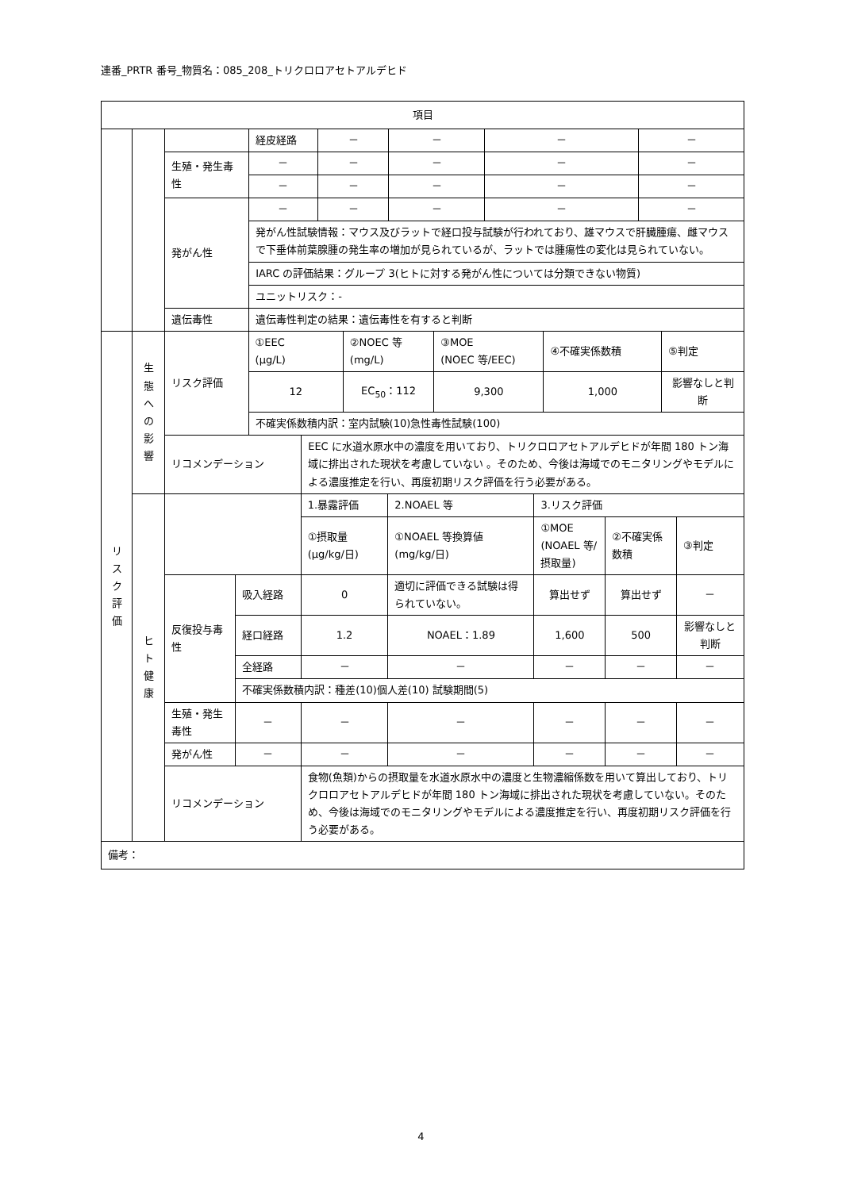連番_PRTR 番号_物質名：085_208_トリクロロアセトアルデヒド
| 項目 | | |
| --- | --- | --- |
| | | / / 経皮経路 / － / － / － / － / / 生殖・発生毒性 / － / － / － / － / － / / / － / － / － / － / － / / 発がん性 / － / － / － / － / － / / / 発がん性試験情報：マウス及びラットで経口投与試験が行われており、雄マウスで肝臓腫瘍、雌マウスで下垂体前葉腺腫の発生率の増加が見られているが、ラットでは腫瘍性の変化は見られていない。 / / / / / / / IARC の評価結果：グループ 3(ヒトに対する発がん性については分類できない物質) / / / / / / / ユニットリスク：- / / / / / / 遺伝毒性 / 遺伝毒性判定の結果：遺伝毒性を有すると判断 / / / / / |
| リ ス ク 評 価 | 生 態 へ の 影 響 | / リスク評価 / ①EEC (μg/L) / / ②NOEC 等 (mg/L) / ③MOE (NOEC 等/EEC) / ④不確実係数積 / ⑤判定 / / / 12 / / EC<sub>50</sub>：112 / 9,300 / 1,000 / 影響なしと判断 / / / 不確実係数積内訳：室内試験(10)急性毒性試験(100) / / / / / / / リコメンデーション / / EEC に水道水原水中の濃度を用いており、トリクロロアセトアルデヒドが年間 180 トン海域に排出された現状を考慮していない 。そのため、今後は海域でのモニタリングやモデルによる濃度推定を行い、再度初期リスク評価を行う必要がある。 / / / / / |
| | ヒ ト 健 康 | / / / 1.暴露評価 / 2.NOAEL 等 / 3.リスク評価 / / / / / / ①摂取量 (μg/kg/日) / ①NOAEL 等換算値 (mg/kg/日) / ①MOE (NOAEL 等/摂取量) / ②不確実係数積 / ③判定 / / 反復投与毒性 / 吸入経路 / 0 / 適切に評価できる試験は得られていない。 / 算出せず / 算出せず / － / / / 経口経路 / 1.2 / NOAEL：1.89 / 1,600 / 500 / 影響なしと判断 / / / 全経路 / － / － / － / － / － / / / 不確実係数積内訳：種差(10)個人差(10) 試験期間(5) / / / / / / / 生殖・発生毒性 / － / － / － / － / － / － / / 発がん性 / － / － / － / － / － / － / / リコメンデーション / / 食物(魚類)からの摂取量を水道水原水中の濃度と生物濃縮係数を用いて算出しており、トリクロロアセトアルデヒドが年間 180 トン海域に排出された現状を考慮していない。そのため、今後は海域でのモニタリングやモデルによる濃度推定を行い、再度初期リスク評価を行う必要がある。 / / / / / |
| 備考： | | |
4